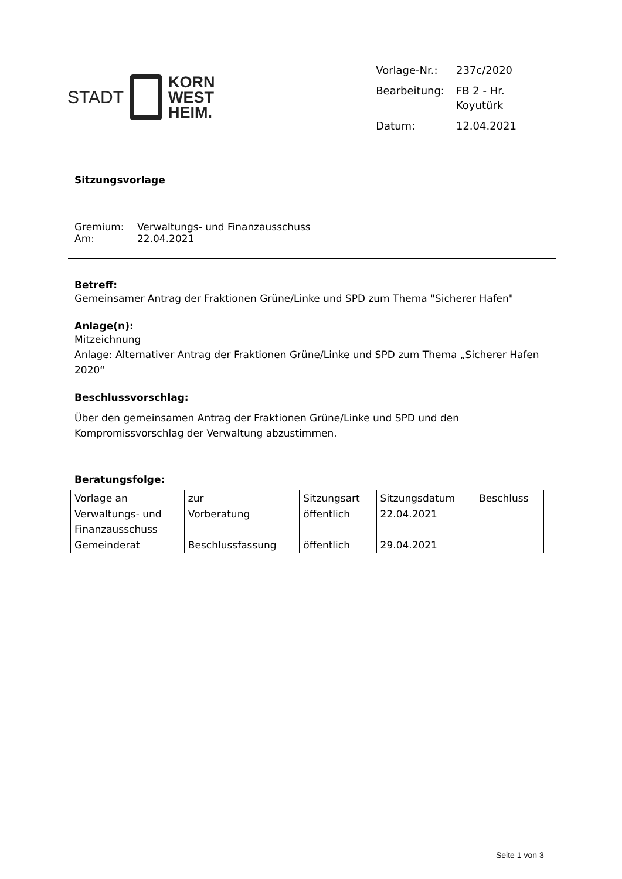STADT
KORN
WEST
HEIM.
| Vorlage-Nr.: | 237c/2020 |
| Bearbeitung: | FB 2 - Hr. Koyutürk |
| Datum: | 12.04.2021 |
Sitzungsvorlage
| Gremium: | Verwaltungs- und Finanzausschuss |
| Am: | 22.04.2021 |
Betreff:
Gemeinsamer Antrag der Fraktionen Grüne/Linke und SPD zum Thema "Sicherer Hafen"
Anlage(n):
Mitzeichnung
Anlage: Alternativer Antrag der Fraktionen Grüne/Linke und SPD zum Thema „Sicherer Hafen 2020“
Beschlussvorschlag:
Über den gemeinsamen Antrag der Fraktionen Grüne/Linke und SPD und den Kompromissvorschlag der Verwaltung abzustimmen.
Beratungsfolge:
| Vorlage an | zur | Sitzungsart | Sitzungsdatum | Beschluss |
| Verwaltungs- und Finanzausschuss | Vorberatung | öffentlich | 22.04.2021 | |
| Gemeinderat | Beschlussfassung | öffentlich | 29.04.2021 | |
Seite 1 von 3